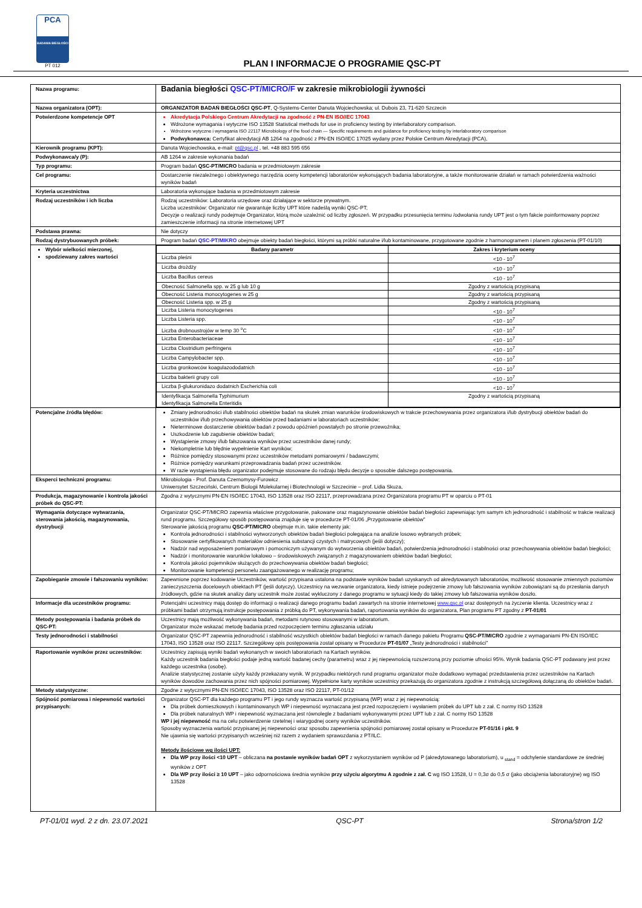PCA
BADANIA BIEGŁOŚCI
PT 012
PLAN I INFORMACJE O PROGRAMIE QSC-PT
| Nazwa programu: | Badania biegłości QSC-PT/MICRO/F w zakresie mikrobiologii żywności |
| Nazwa organizatora (OPT): | ORGANIZATOR BADAŃ BIEGŁOŚCI QSC-PT , Q-Systems-Center Danuta Wojciechowska; ul. Dubois 23, 71-620 Szczecin |
| Potwierdzone kompetencje OPT | Akredytacja Polskiego Centrum Akredytacji na zgodność z PN-EN ISO/IEC 17043 Wdrożone wymagania i wytyczne ISO 13528 Statistical methods for use in proficiency testing by interlaboratory comparison. Wdrożone wytyczne i wymagania ISO 22117 Microbiology of the food chain — Specific requirements and guidance for proficiency testing by interlaboratory comparison Podwykonawca: Certyfikat akredytacji AB 1264 na zgodność z PN-EN ISO/IEC 17025 wydany przez Polskie Centrum Akredytacji (PCA), |
| Kierownik programu (KPT): | Danuta Wojciechowska, e-mail: pt@qsc.pl , tel. +48 883 595 656 |
| Podwykonawca/y (P): | AB 1264 w zakresie wykonania badań |
| Typ programu: | Program badań QSC-PT/MICRO badania w przedmiotowym zakresie |
| Cel programu: | Dostarczenie niezależnego i obiektywnego narzędzia oceny kompetencji laboratoriów wykonujących badania laboratoryjne, a także monitorowanie działań w ramach potwierdzenia ważności wyników badań |
| Kryteria uczestnictwa | Laboratoria wykonujące badania w przedmiotowym zakresie |
| Rodzaj uczestników i ich liczba | Rodzaj uczestników: Laboratoria urzędowe oraz działające w sektorze prywatnym. Liczba uczestników: Organizator nie gwarantuje liczby UPT które nadeślą wyniki QSC-PT; Decyzje o realizacji rundy podejmuje Organizator, którą może uzależnić od liczby zgłoszeń. W przypadku przesunięcia terminu /odwołania rundy UPT jest o tym fakcie poinformowany poprzez zamieszczenie informacji na stronie internetowej UPT |
| Podstawa prawna: | Nie dotyczy |
| Rodzaj dystrybuowanych próbek: | Program badań QSC-PT/MIKRO obejmuje obiekty badań biegłości, którymi są próbki naturalne i/lub kontaminowane, przygotowane zgodnie z harmonogramem i planem zgłoszenia (PT-01/10) |
| Wybór wielkości mierzonej, spodziewany zakres wartości | / Badany parametr / Zakres i kryterium oceny / / --- / --- / / Liczba pleśni / <10 - 10<sup>7</sup> / / Liczba drożdży / <10 - 10<sup>7</sup> / / Liczba Bacillus cereus / <10 - 10<sup>7</sup> / / Obecność Salmonella spp. w 25 g lub 10 g / Zgodny z wartością przypisaną / / Obecność Listeria monocytogenes w 25 g / Zgodny z wartością przypisaną / / Obecność Listeria spp. w 25 g / Zgodny z wartością przypisaną / / Liczba Listeria monocytogenes / <10 - 10<sup>7</sup> / / Liczba Listeria spp. / <10 - 10<sup>7</sup> / / Liczba drobnoustrojów w temp 30 <sup>o</sup>C / <10 - 10<sup>7</sup> / / Liczba Enterobacteriaceae / <10 - 10<sup>7</sup> / / Liczba Clostridium perfringens / <10 - 10<sup>7</sup> / / Liczba Campylobacter spp. / <10 - 10<sup>7</sup> / / Liczba gronkowców koagulazododatnich / <10 - 10<sup>7</sup> / / Liczba bakterii grupy coli / <10 - 10<sup>7</sup> / / Liczba β-glukuronidazo dodatnich Escherichia coli / <10 - 10<sup>7</sup> / / Identyfikacja Salmonella Typhimurium Identyfikacja Salmonella Enteritidis / Zgodny z wartością przypisaną / |
| Potencjalne źródła błędów: | Zmiany jednorodności i/lub stabilności obiektów badań na skutek zmian warunków środowiskowych w trakcie przechowywania przez organizatora i/lub dystrybucji obiektów badań do uczestników i/lub przechowywania obiektów przed badaniami w laboratoriach uczestników; Nieterminowe dostarczenie obiektów badań z powodu opóźnień powstałych po stronie przewoźnika; Uszkodzenie lub zagubienie obiektów badań; Wystąpienie zmowy i/lub fałszowania wyników przez uczestników danej rundy; Niekompletnie lub błędnie wypełnienie Kart wyników; Różnice pomiędzy stosowanymi przez uczestników metodami pomiarowymi / badawczymi; Różnice pomiędzy warunkami przeprowadzania badań przez uczestników. W razie wystąpienia błędu organizator podejmuje stosowane do rodzaju błędu decyzje o sposobie dalszego postępowania. |
| Eksperci techniczni programu: | Mikrobiologia - Prof. Danuta Czernomysy-Furowicz Uniwersytet Szczeciński, Centrum Biologii Molekularnej i Biotechnologii w Szczecinie – prof. Lidia Skuza, |
| Produkcja, magazynowanie i kontrola jakości próbek do QSC-PT: | Zgodna z wytycznymi PN-EN ISO/IEC 17043, ISO 13528 oraz ISO 22117, przeprowadzana przez Organizatora programu PT w oparciu o PT-01 |
| Wymagania dotyczące wytwarzania, sterowania jakością, magazynowania, dystrybucji | Organizator QSC-PT/MICRO zapewnia właściwe przygotowanie, pakowane oraz magazynowanie obiektów badań biegłości zapewniając tym samym ich jednorodność i stabilność w trakcie realizacji rund programu. Szczegółowy sposób postępowania znajduje się w procedurze PT-01/06 „Przygotowanie obiektów” Sterowanie jakością programu QSC-PT/MICRO obejmuje m.in. takie elementy jak: Kontrola jednorodności i stabilności wytworzonych obiektów badań biegłości polegająca na analizie losowo wybranych próbek; Stosowanie certyfikowanych materiałów odniesienia substancji czystych i matrycowych (jeśli dotyczy); Nadzór nad wyposażeniem pomiarowym i pomocniczym używanym do wytworzenia obiektów badań, potwierdzenia jednorodności i stabilności oraz przechowywania obiektów badań biegłości; Nadzór i monitorowanie warunków lokalowo – środowiskowych związanych z magazynowaniem obiektów badań biegłości; Kontrola jakości pojemników służących do przechowywania obiektów badań biegłości; Monitorowanie kompetencji personelu zaangażowanego w realizację programu; |
| Zapobieganie zmowie i fałszowaniu wyników: | Zapewnione poprzez kodowanie Uczestników, wartość przypisana ustalona na podstawie wyników badań uzyskanych od akredytowanych laboratoriów, możliwość stosowanie zmiennych poziomów zanieczyszczenia docelowych obiektach PT (jeśli dotyczy). Uczestnicy na wezwanie organizatora, kiedy istnieje podejrzenie zmowy lub fałszowania wyników zobowiązani są do przesłania danych źródłowych, gdzie na skutek analizy dany uczestnik może zostać wykluczony z danego programu w sytuacji kiedy do takiej zmowy lub fałszowania wyników doszło. |
| Informacje dla uczestników programu: | Potencjalni uczestnicy mają dostęp do informacji o realizacji danego programu badań zawartych na stronie internetowej www.qsc.pl oraz dostępnych na życzenie klienta. Uczestnicy wraz z próbkami badań otrzymują instrukcje postępowania z próbką do PT, wykonywania badań, raportowania wyników do organizatora, Plan programu PT zgodny z PT-01/01 |
| Metody postępowania i badania próbek do QSC-PT: | Uczestnicy mają możliwość wykonywania badań, metodami rutynowo stosowanymi w laboratorium. Organizator może wskazać metodę badania przed rozpoczęciem terminu zgłaszania udziału |
| Testy jednorodności i stabilności | Organizator QSC-PT zapewnia jednorodność i stabilność wszystkich obiektów badań biegłości w ramach danego pakietu Programu QSC-PT/MICRO zgodnie z wymaganiami PN-EN ISO/IEC 17043, ISO 13528 oraz ISO 22117. Szczegółowy opis postępowania został opisany w Procedurze PT-01/07 „Testy jednorodności i stabilności” |
| Raportowanie wyników przez uczestników: | Uczestnicy zapisują wyniki badań wykonanych w swoich laboratoriach na Kartach wyników. Każdy uczestnik badania biegłości podaje jedną wartość badanej cechy (parametru) wraz z jej niepewnością rozszerzoną przy poziomie ufności 95%. Wynik badania QSC-PT podawany jest przez każdego uczestnika (osobę). Analizie statystycznej zostanie użyty każdy przekazany wynik. W przypadku niektórych rund programu organizator może dodatkowo wymagać przedstawienia przez uczestników na Kartach wyników dowodów zachowania przez nich spójności pomiarowej. Wypełnione karty wyników uczestnicy przekazują do organizatora zgodnie z instrukcją szczegółową dołączaną do obiektów badań. |
| Metody statystyczne: | Zgodne z wytycznymi PN-EN ISO/IEC 17043, ISO 13528 oraz ISO 22117, PT-01/12 |
| Spójność pomiarowa i niepewność wartości przypisanych: | Organizator QSC-PT dla każdego programu PT i jego rundy wyznacza wartość przypisaną (WP) wraz z jej niepewnością: Dla próbek domieszkowych i kontaminowanych WP i niepewność wyznaczana jest przed rozpoczęciem i wysłaniem próbek do UPT lub z zał. C normy ISO 13528 Dla próbek naturalnych WP i niepewność wyznaczana jest równolegle z badaniami wykonywanymi przez UPT lub z zał. C normy ISO 13528 WP i jej niepewność ma na celu potwierdzenie rzetelnej i wiarygodnej oceny wyników uczestników. Sposoby wyznaczenia wartość przypisanej jej niepewności oraz sposobu zapewnienia spójności pomiarowej został opisany w Procedurze PT-01/16 i pkt. 9 Nie ujawnia się wartości przypisanych wcześniej niż razem z wydaniem sprawozdania z PT/ILC. Metody ilościowe wg ilości UPT: Dla WP przy ilości <10 UPT – obliczana na postawie wyników badań OPT z wykorzystaniem wyników od P (akredytowanego laboratorium), u <sub>stand</sub> = odchylenie standardowe ze średniej wyników z OPT Dla WP przy ilości ≥ 10 UPT – jako odpornościowa średnia wyników przy użyciu algorytmu A zgodnie z zał. C wg ISO 13528, U = 0,3σ do 0,5 σ (jako obciążenia laboratoryjne) wg ISO 13528 |
PT-01/01 wyd. 2 z dn. 23.07.2021 QSC-PT Strona/stron 1/2